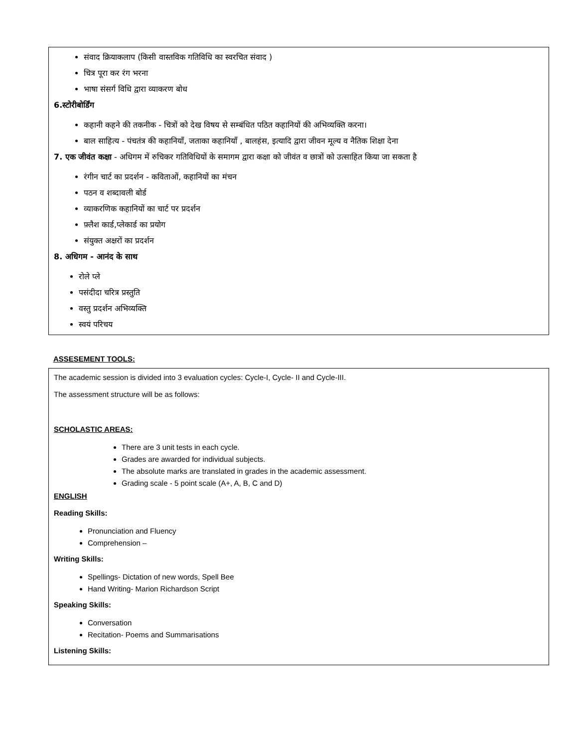संवाद क्रियाकलाप (किसी वास्तविक गतिविधि का स्वरचित संवाद )
चित्र पूरा कर रंग भरना
भाषा संसर्ग विधि द्वारा व्याकरण बोध
6.स्टोरीबोर्डिंग
कहानी कहने की तकनीक - चित्रों को देख विषय से सम्बंधित पठित कहानियों की अभिव्यक्ति करना।
बाल साहित्य - पंचतंत्र की कहानियाँ, जताका कहानियाँ , बालहंस, इत्यादि द्वारा जीवन मूल्य व नैतिक शिक्षा देना
7. एक जीवंत कक्षा - अधिगम में रुचिकर गतिविधियों के समागम द्वारा कक्षा को जीवंत व छात्रों को उत्साहित किया जा सकता है
रंगीन चार्ट का प्रदर्शन - कविताओं, कहानियों का मंचन
पठन व शब्दावली बोर्ड
व्याकरणिक कहानियों का चार्ट पर प्रदर्शन
फ़्लैश कार्ड,प्लेकार्ड का प्रयोग
संयुक्त अक्षरों का प्रदर्शन
8. अधिगम - आनंद के साथ
रोले प्ले
पसंदीदा चरित्र प्रस्तुति
वस्तु प्रदर्शन अभिव्यक्ति
स्वयं परिचय
ASSESEMENT TOOLS:
The academic session is divided into 3 evaluation cycles: Cycle-I, Cycle- II and Cycle-III.
The assessment structure will be as follows:
SCHOLASTIC AREAS:
There are 3 unit tests in each cycle.
Grades are awarded for individual subjects.
The absolute marks are translated in grades in the academic assessment.
Grading scale - 5 point scale (A+, A, B, C and D)
ENGLISH
Reading Skills:
Pronunciation and Fluency
Comprehension –
Writing Skills:
Spellings- Dictation of new words, Spell Bee
Hand Writing- Marion Richardson Script
Speaking Skills:
Conversation
Recitation- Poems and Summarisations
Listening Skills: